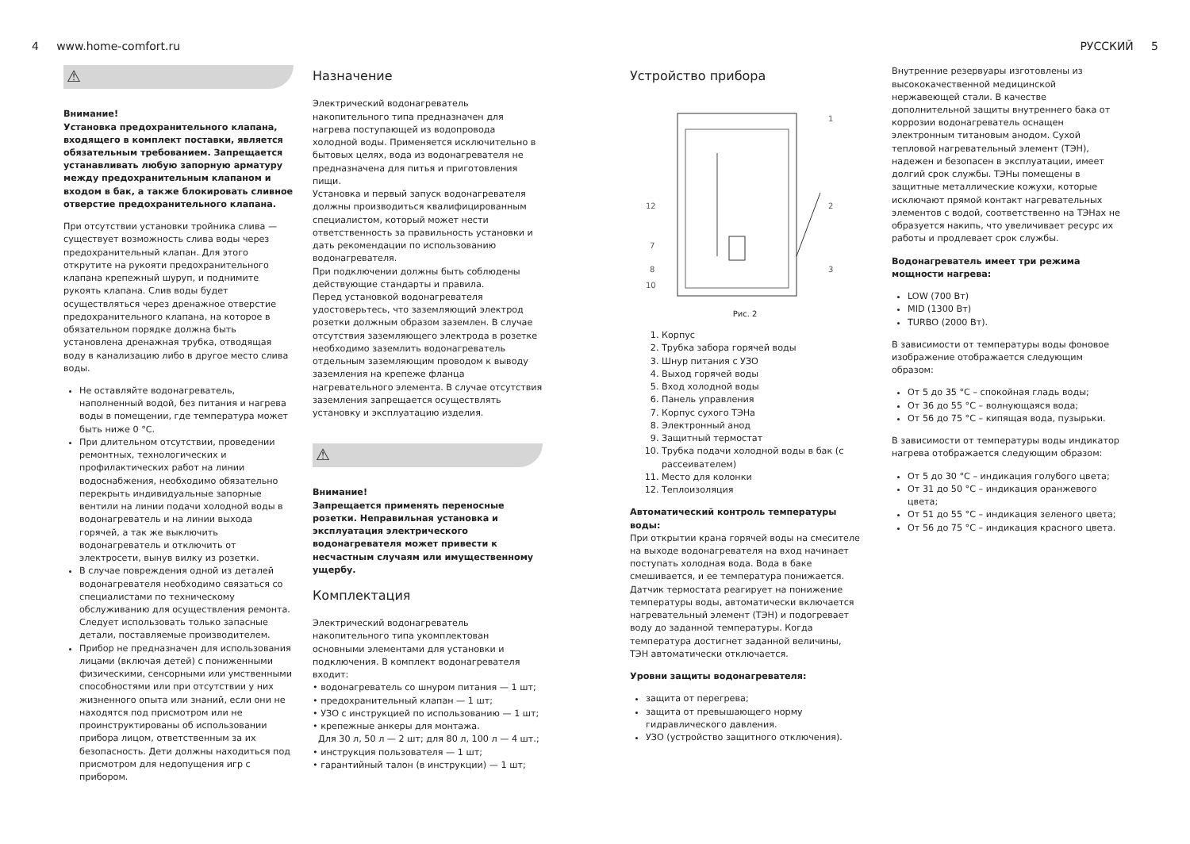4 www.home-comfort.ru РУССКИЙ 5
⚠
Внимание!
Установка предохранительного клапана, входящего в комплект поставки, является обязательным требованием. Запрещается устанавливать любую запорную арматуру между предохранительным клапаном и входом в бак, а также блокировать сливное отверстие предохранительного клапана.
При отсутствии установки тройника слива — существует возможность слива воды через предохранительный клапан. Для этого открутите на рукояти предохранительного клапана крепежный шуруп, и поднимите рукоять клапана. Слив воды будет осуществляться через дренажное отверстие предохранительного клапана, на которое в обязательном порядке должна быть установлена дренажная трубка, отводящая воду в канализацию либо в другое место слива воды.
Не оставляйте водонагреватель, наполненный водой, без питания и нагрева воды в помещении, где температура может быть ниже 0 °C.
При длительном отсутствии, проведении ремонтных, технологических и профилактических работ на линии водоснабжения, необходимо обязательно перекрыть индивидуальные запорные вентили на линии подачи холодной воды в водонагреватель и на линии выхода горячей, а так же выключить водонагреватель и отключить от электросети, вынув вилку из розетки.
В случае повреждения одной из деталей водонагревателя необходимо связаться со специалистами по техническому обслуживанию для осуществления ремонта. Следует использовать только запасные детали, поставляемые производителем.
Прибор не предназначен для использования лицами (включая детей) с пониженными физическими, сенсорными или умственными способностями или при отсутствии у них жизненного опыта или знаний, если они не находятся под присмотром или не проинструктированы об использовании прибора лицом, ответственным за их безопасность. Дети должны находиться под присмотром для недопущения игр с прибором.
Назначение
Электрический водонагреватель накопительного типа предназначен для нагрева поступающей из водопровода холодной воды. Применяется исключительно в бытовых целях, вода из водонагревателя не предназначена для питья и приготовления пищи.
Установка и первый запуск водонагревателя должны производиться квалифицированным специалистом, который может нести ответственность за правильность установки и дать рекомендации по использованию водонагревателя.
При подключении должны быть соблюдены действующие стандарты и правила.
Перед установкой водонагревателя удостоверьтесь, что заземляющий электрод розетки должным образом заземлен. В случае отсутствия заземляющего электрода в розетке необходимо заземлить водонагреватель отдельным заземляющим проводом к выводу заземления на крепеже фланца нагревательного элемента. В случае отсутствия заземления запрещается осуществлять установку и эксплуатацию изделия.
⚠
Внимание!
Запрещается применять переносные розетки. Неправильная установка и эксплуатация электрического водонагревателя может привести к несчастным случаям или имущественному ущербу.
Комплектация
Электрический водонагреватель накопительного типа укомплектован основными элементами для установки и подключения. В комплект водонагревателя входит:
• водонагреватель со шнуром питания — 1 шт;
• предохранительный клапан — 1 шт;
• УЗО с инструкцией по использованию — 1 шт;
• крепежные анкеры для монтажа.
Для 30 л, 50 л — 2 шт; для 80 л, 100 л — 4 шт.;
• инструкция пользователя — 1 шт;
• гарантийный талон (в инструкции) — 1 шт;
Устройство прибора
1
2
3
12
7
8
10
Рис. 2
1. Корпус
2. Трубка забора горячей воды
3. Шнур питания с УЗО
4. Выход горячей воды
5. Вход холодной воды
6. Панель управления
7. Корпус сухого ТЭНа
8. Электронный анод
9. Защитный термостат
10. Трубка подачи холодной воды в бак (с рассеивателем)
11. Место для колонки
12. Теплоизоляция
Автоматический контроль температуры воды:
При открытии крана горячей воды на смесителе на выходе водонагревателя на вход начинает поступать холодная вода. Вода в баке смешивается, и ее температура понижается. Датчик термостата реагирует на понижение температуры воды, автоматически включается нагревательный элемент (ТЭН) и подогревает воду до заданной температуры. Когда температура достигнет заданной величины, ТЭН автоматически отключается.
Уровни защиты водонагревателя:
защита от перегрева;
защита от превышающего норму гидравлического давления.
УЗО (устройство защитного отключения).
Внутренние резервуары изготовлены из высококачественной медицинской нержавеющей стали. В качестве дополнительной защиты внутреннего бака от коррозии водонагреватель оснащен электронным титановым анодом. Сухой тепловой нагревательный элемент (ТЭН), надежен и безопасен в эксплуатации, имеет долгий срок службы. ТЭНы помещены в защитные металлические кожухи, которые исключают прямой контакт нагревательных элементов с водой, соответственно на ТЭНах не образуется накипь, что увеличивает ресурс их работы и продлевает срок службы.
Водонагреватель имеет три режима мощности нагрева:
LOW (700 Вт)
MID (1300 Вт)
TURBO (2000 Вт).
В зависимости от температуры воды фоновое изображение отображается следующим образом:
От 5 до 35 °C – спокойная гладь воды;
От 36 до 55 °C – волнующаяся вода;
От 56 до 75 °C – кипящая вода, пузырьки.
В зависимости от температуры воды индикатор нагрева отображается следующим образом:
От 5 до 30 °C – индикация голубого цвета;
От 31 до 50 °C – индикация оранжевого цвета;
От 51 до 55 °C – индикация зеленого цвета;
От 56 до 75 °C – индикация красного цвета.